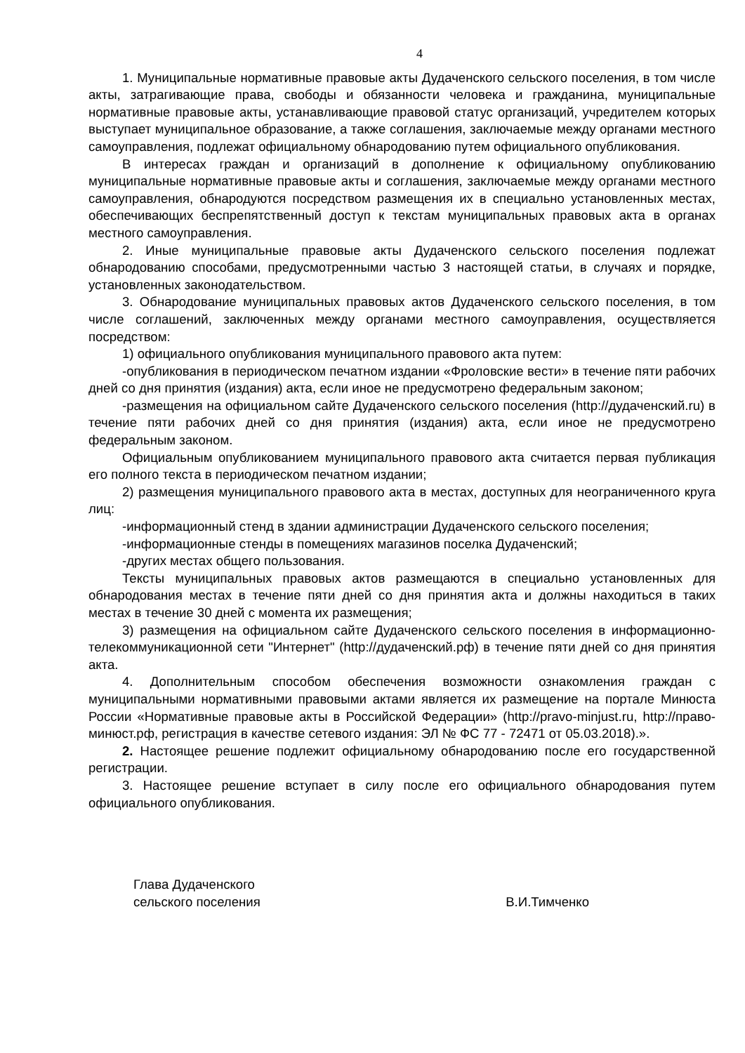4
1. Муниципальные нормативные правовые акты Дудаченского сельского поселения, в том числе акты, затрагивающие права, свободы и обязанности человека и гражданина, муниципальные нормативные правовые акты, устанавливающие правовой статус организаций, учредителем которых выступает муниципальное образование, а также соглашения, заключаемые между органами местного самоуправления, подлежат официальному обнародованию путем официального опубликования.
В интересах граждан и организаций в дополнение к официальному опубликованию муниципальные нормативные правовые акты и соглашения, заключаемые между органами местного самоуправления, обнародуются посредством размещения их в специально установленных местах, обеспечивающих беспрепятственный доступ к текстам муниципальных правовых акта в органах местного самоуправления.
2. Иные муниципальные правовые акты Дудаченского сельского поселения подлежат обнародованию способами, предусмотренными частью 3 настоящей статьи, в случаях и порядке, установленных законодательством.
3. Обнародование муниципальных правовых актов Дудаченского сельского поселения, в том числе соглашений, заключенных между органами местного самоуправления, осуществляется посредством:
1) официального опубликования муниципального правового акта путем:
-опубликования в периодическом печатном издании «Фроловские вести» в течение пяти рабочих дней со дня принятия (издания) акта, если иное не предусмотрено федеральным законом;
-размещения на официальном сайте Дудаченского сельского поселения (http://дудаченский.ru) в течение пяти рабочих дней со дня принятия (издания) акта, если иное не предусмотрено федеральным законом.
Официальным опубликованием муниципального правового акта считается первая публикация его полного текста в периодическом печатном издании;
2) размещения муниципального правового акта в местах, доступных для неограниченного круга лиц:
-информационный стенд в здании администрации Дудаченского сельского поселения;
-информационные стенды в помещениях магазинов поселка Дудаченский;
-других местах общего пользования.
Тексты муниципальных правовых актов размещаются в специально установленных для обнародования местах в течение пяти дней со дня принятия акта и должны находиться в таких местах в течение 30 дней с момента их размещения;
3) размещения на официальном сайте Дудаченского сельского поселения в информационно-телекоммуникационной сети "Интернет" (http://дудаченский.рф) в течение пяти дней со дня принятия акта.
4. Дополнительным способом обеспечения возможности ознакомления граждан с муниципальными нормативными правовыми актами является их размещение на портале Минюста России «Нормативные правовые акты в Российской Федерации» (http://pravo-minjust.ru, http://право-минюст.рф, регистрация в качестве сетевого издания: ЭЛ № ФС 77 - 72471 от 05.03.2018).».
2. Настоящее решение подлежит официальному обнародованию после его государственной регистрации.
3. Настоящее решение вступает в силу после его официального обнародования путем официального опубликования.
Глава Дудаченского
сельского поселения
В.И.Тимченко